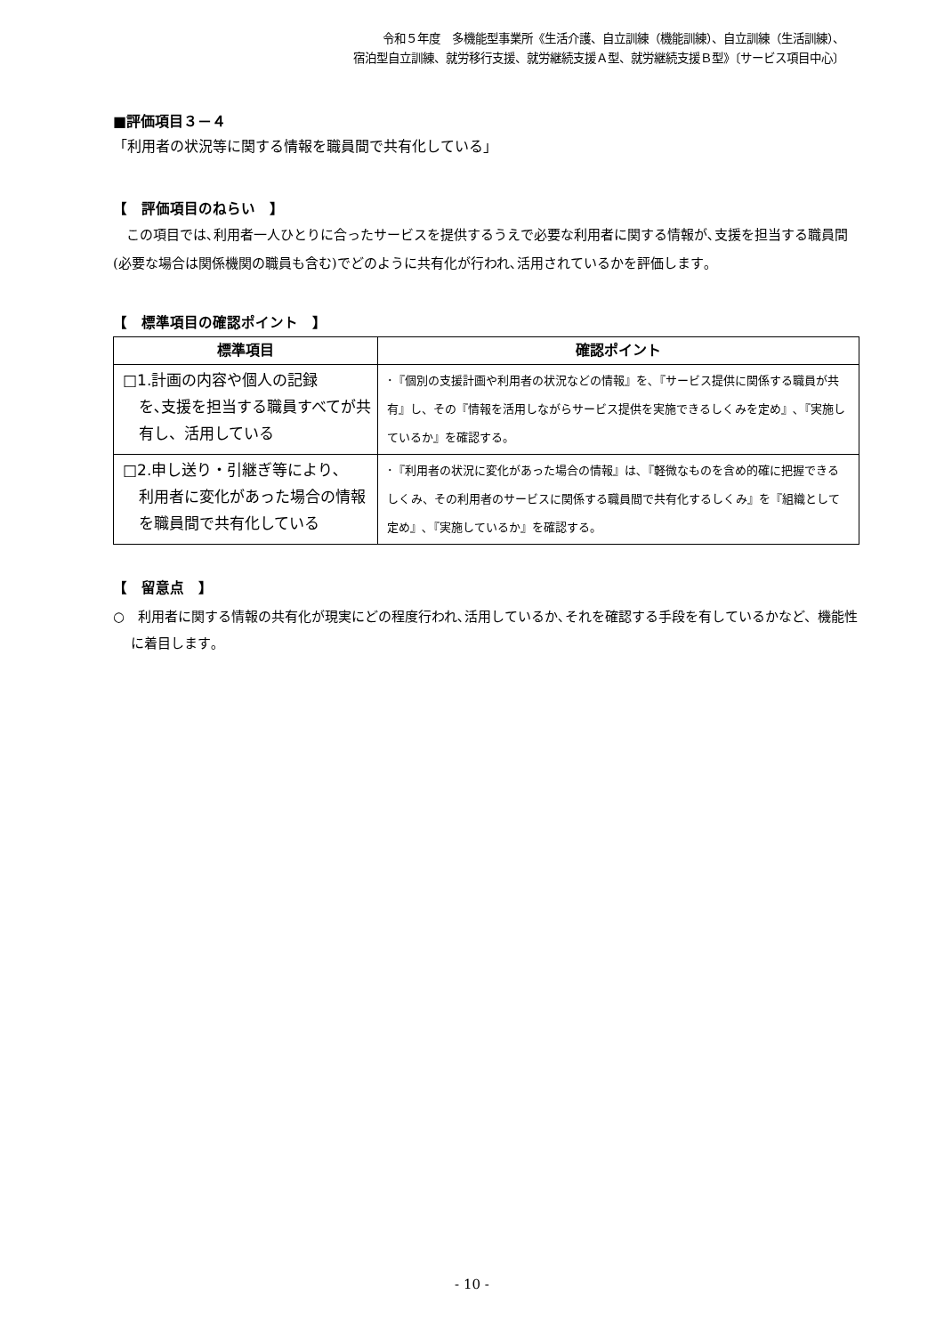令和５年度　多機能型事業所《生活介護、自立訓練（機能訓練）、自立訓練（生活訓練）、
宿泊型自立訓練、就労移行支援、就労継続支援Ａ型、就労継続支援Ｂ型》〔サービス項目中心〕
■評価項目３－４
「利用者の状況等に関する情報を職員間で共有化している」
【　評価項目のねらい　】
この項目では､利用者一人ひとりに合ったサービスを提供するうえで必要な利用者に関する情報が､支援を担当する職員間(必要な場合は関係機関の職員も含む)でどのように共有化が行われ､活用されているかを評価します｡
【　標準項目の確認ポイント　】
| 標準項目 | 確認ポイント |
| --- | --- |
| □1.計画の内容や個人の記録 を､支援を担当する職員すべてが共有し、活用している | ･『個別の支援計画や利用者の状況などの情報』を､『サービス提供に関係する職員が共有』し、その『情報を活用しながらサービス提供を実施できるしくみを定め』､『実施しているか』を確認する。 |
| □2.申し送り・引継ぎ等により､ 利用者に変化があった場合の情報を職員間で共有化している | ･『利用者の状況に変化があった場合の情報』は､『軽微なものを含め的確に把握できるしくみ、その利用者のサービスに関係する職員間で共有化するしくみ』を『組織として定め』､『実施しているか』を確認する。 |
【　留意点　】
○　利用者に関する情報の共有化が現実にどの程度行われ､活用しているか､それを確認する手段を有しているかなど、機能性に着目します｡
- 10 -